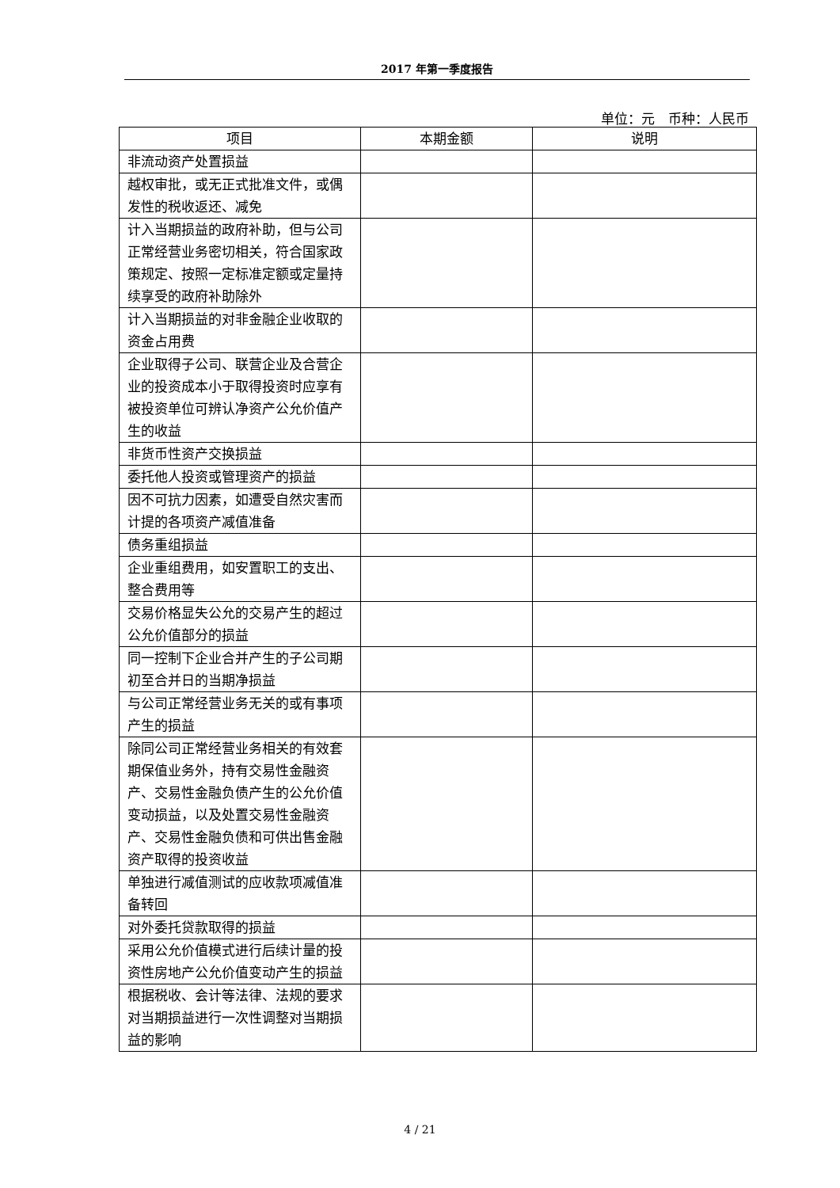2017 年第一季度报告
单位：元　币种：人民币
| 项目 | 本期金额 | 说明 |
| --- | --- | --- |
| 非流动资产处置损益 | | |
| 越权审批，或无正式批准文件，或偶发性的税收返还、减免 | | |
| 计入当期损益的政府补助，但与公司正常经营业务密切相关，符合国家政策规定、按照一定标准定额或定量持续享受的政府补助除外 | | |
| 计入当期损益的对非金融企业收取的资金占用费 | | |
| 企业取得子公司、联营企业及合营企业的投资成本小于取得投资时应享有被投资单位可辨认净资产公允价值产生的收益 | | |
| 非货币性资产交换损益 | | |
| 委托他人投资或管理资产的损益 | | |
| 因不可抗力因素，如遭受自然灾害而计提的各项资产减值准备 | | |
| 债务重组损益 | | |
| 企业重组费用，如安置职工的支出、整合费用等 | | |
| 交易价格显失公允的交易产生的超过公允价值部分的损益 | | |
| 同一控制下企业合并产生的子公司期初至合并日的当期净损益 | | |
| 与公司正常经营业务无关的或有事项产生的损益 | | |
| 除同公司正常经营业务相关的有效套期保值业务外，持有交易性金融资产、交易性金融负债产生的公允价值变动损益，以及处置交易性金融资产、交易性金融负债和可供出售金融资产取得的投资收益 | | |
| 单独进行减值测试的应收款项减值准备转回 | | |
| 对外委托贷款取得的损益 | | |
| 采用公允价值模式进行后续计量的投资性房地产公允价值变动产生的损益 | | |
| 根据税收、会计等法律、法规的要求对当期损益进行一次性调整对当期损益的影响 | | |
4 / 21